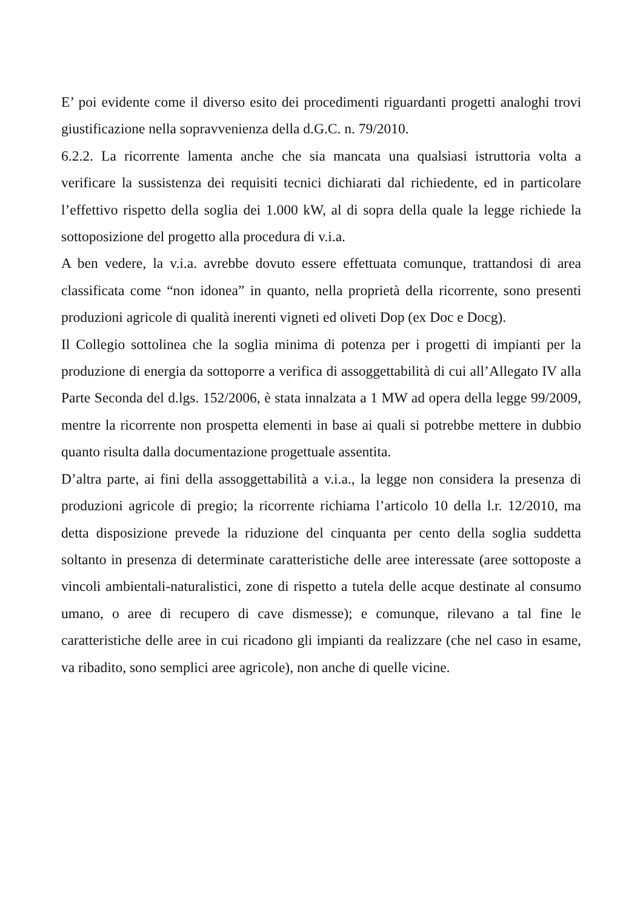E’ poi evidente come il diverso esito dei procedimenti riguardanti progetti analoghi trovi giustificazione nella sopravvenienza della d.G.C. n. 79/2010.
6.2.2. La ricorrente lamenta anche che sia mancata una qualsiasi istruttoria volta a verificare la sussistenza dei requisiti tecnici dichiarati dal richiedente, ed in particolare l’effettivo rispetto della soglia dei 1.000 kW, al di sopra della quale la legge richiede la sottoposizione del progetto alla procedura di v.i.a.
A ben vedere, la v.i.a. avrebbe dovuto essere effettuata comunque, trattandosi di area classificata come “non idonea” in quanto, nella proprietà della ricorrente, sono presenti produzioni agricole di qualità inerenti vigneti ed oliveti Dop (ex Doc e Docg).
Il Collegio sottolinea che la soglia minima di potenza per i progetti di impianti per la produzione di energia da sottoporre a verifica di assoggettabilità di cui all’Allegato IV alla Parte Seconda del d.lgs. 152/2006, è stata innalzata a 1 MW ad opera della legge 99/2009, mentre la ricorrente non prospetta elementi in base ai quali si potrebbe mettere in dubbio quanto risulta dalla documentazione progettuale assentita.
D’altra parte, ai fini della assoggettabilità a v.i.a., la legge non considera la presenza di produzioni agricole di pregio; la ricorrente richiama l’articolo 10 della l.r. 12/2010, ma detta disposizione prevede la riduzione del cinquanta per cento della soglia suddetta soltanto in presenza di determinate caratteristiche delle aree interessate (aree sottoposte a vincoli ambientali-naturalistici, zone di rispetto a tutela delle acque destinate al consumo umano, o aree di recupero di cave dismesse); e comunque, rilevano a tal fine le caratteristiche delle aree in cui ricadono gli impianti da realizzare (che nel caso in esame, va ribadito, sono semplici aree agricole), non anche di quelle vicine.